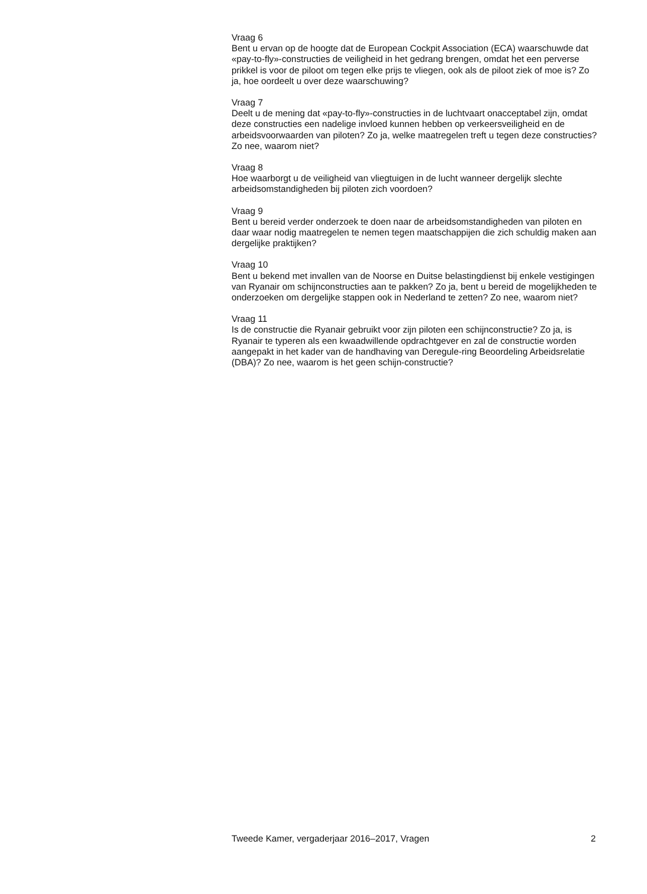Vraag 6
Bent u ervan op de hoogte dat de European Cockpit Association (ECA) waarschuwde dat «pay-to-fly»-constructies de veiligheid in het gedrang brengen, omdat het een perverse prikkel is voor de piloot om tegen elke prijs te vliegen, ook als de piloot ziek of moe is? Zo ja, hoe oordeelt u over deze waarschuwing?
Vraag 7
Deelt u de mening dat «pay-to-fly»-constructies in de luchtvaart onacceptabel zijn, omdat deze constructies een nadelige invloed kunnen hebben op verkeersveiligheid en de arbeidsvoorwaarden van piloten? Zo ja, welke maatregelen treft u tegen deze constructies? Zo nee, waarom niet?
Vraag 8
Hoe waarborgt u de veiligheid van vliegtuigen in de lucht wanneer dergelijk slechte arbeidsomstandigheden bij piloten zich voordoen?
Vraag 9
Bent u bereid verder onderzoek te doen naar de arbeidsomstandigheden van piloten en daar waar nodig maatregelen te nemen tegen maatschappijen die zich schuldig maken aan dergelijke praktijken?
Vraag 10
Bent u bekend met invallen van de Noorse en Duitse belastingdienst bij enkele vestigingen van Ryanair om schijnconstructies aan te pakken? Zo ja, bent u bereid de mogelijkheden te onderzoeken om dergelijke stappen ook in Nederland te zetten? Zo nee, waarom niet?
Vraag 11
Is de constructie die Ryanair gebruikt voor zijn piloten een schijnconstructie? Zo ja, is Ryanair te typeren als een kwaadwillende opdrachtgever en zal de constructie worden aangepakt in het kader van de handhaving van Deregule-ring Beoordeling Arbeidsrelatie (DBA)? Zo nee, waarom is het geen schijn-constructie?
Tweede Kamer, vergaderjaar 2016–2017, Vragen 2